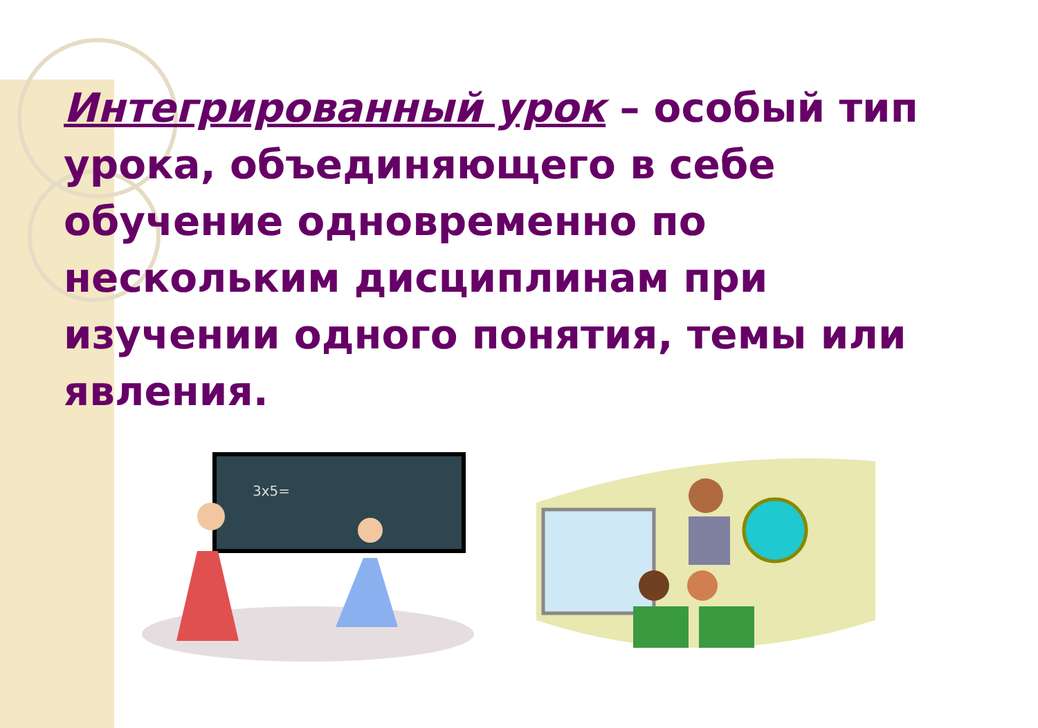Интегрированный урок – особый тип урока, объединяющего в себе обучение одновременно по нескольким дисциплинам при изучении одного понятия, темы или явления.
3x5=